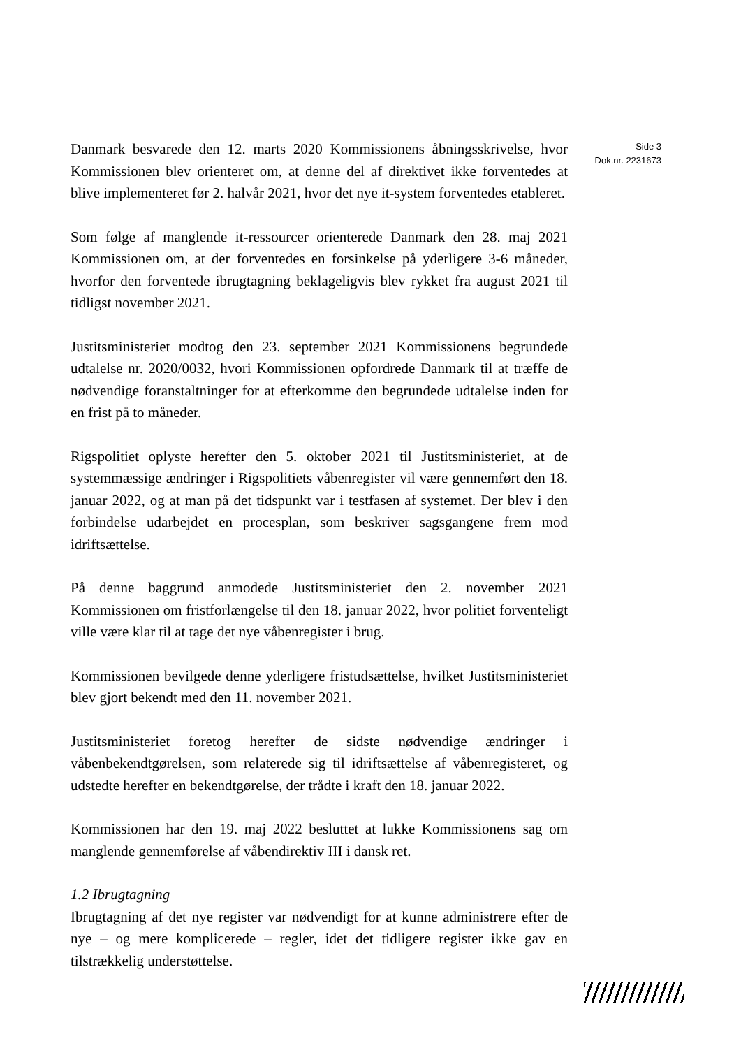Danmark besvarede den 12. marts 2020 Kommissionens åbningsskrivelse, hvor Kommissionen blev orienteret om, at denne del af direktivet ikke forventedes at blive implementeret før 2. halvår 2021, hvor det nye it-system forventedes etableret.
Som følge af manglende it-ressourcer orienterede Danmark den 28. maj 2021 Kommissionen om, at der forventedes en forsinkelse på yderligere 3-6 måneder, hvorfor den forventede ibrugtagning beklageligvis blev rykket fra august 2021 til tidligst november 2021.
Justitsministeriet modtog den 23. september 2021 Kommissionens begrundede udtalelse nr. 2020/0032, hvori Kommissionen opfordrede Danmark til at træffe de nødvendige foranstaltninger for at efterkomme den begrundede udtalelse inden for en frist på to måneder.
Rigspolitiet oplyste herefter den 5. oktober 2021 til Justitsministeriet, at de systemmæssige ændringer i Rigspolitiets våbenregister vil være gennemført den 18. januar 2022, og at man på det tidspunkt var i testfasen af systemet. Der blev i den forbindelse udarbejdet en procesplan, som beskriver sagsgangene frem mod idriftsættelse.
På denne baggrund anmodede Justitsministeriet den 2. november 2021 Kommissionen om fristforlængelse til den 18. januar 2022, hvor politiet forventeligt ville være klar til at tage det nye våbenregister i brug.
Kommissionen bevilgede denne yderligere fristudsættelse, hvilket Justitsministeriet blev gjort bekendt med den 11. november 2021.
Justitsministeriet foretog herefter de sidste nødvendige ændringer i våbenbekendtgørelsen, som relaterede sig til idriftsættelse af våbenregisteret, og udstedte herefter en bekendtgørelse, der trådte i kraft den 18. januar 2022.
Kommissionen har den 19. maj 2022 besluttet at lukke Kommissionens sag om manglende gennemførelse af våbendirektiv III i dansk ret.
1.2 Ibrugtagning
Ibrugtagning af det nye register var nødvendigt for at kunne administrere efter de nye – og mere komplicerede – regler, idet det tidligere register ikke gav en tilstrækkelig understøttelse.
Side 3
Dok.nr. 2231673